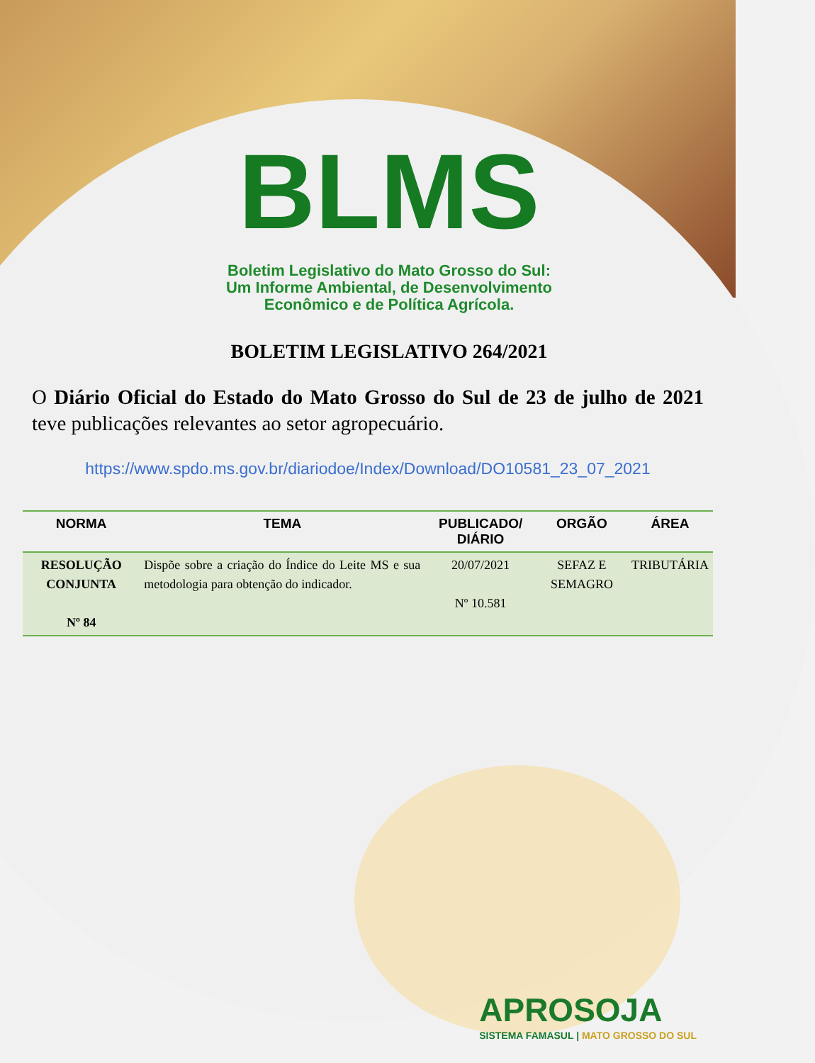BLMS
Boletim Legislativo do Mato Grosso do Sul:
Um Informe Ambiental, de Desenvolvimento
Econômico e de Política Agrícola.
BOLETIM LEGISLATIVO 264/2021
O Diário Oficial do Estado do Mato Grosso do Sul de 23 de julho de 2021 teve publicações relevantes ao setor agropecuário.
https://www.spdo.ms.gov.br/diariodoe/Index/Download/DO10581_23_07_2021
| NORMA | TEMA | PUBLICADO/ DIÁRIO | ORGÃO | ÁREA |
| --- | --- | --- | --- | --- |
| RESOLUÇÃO CONJUNTA Nº 84 | Dispõe sobre a criação do Índice do Leite MS e sua metodologia para obtenção do indicador. | 20/07/2021 Nº 10.581 | SEFAZ E SEMAGRO | TRIBUTÁRIA |
APROSOJA
SISTEMA FAMASUL | MATO GROSSO DO SUL